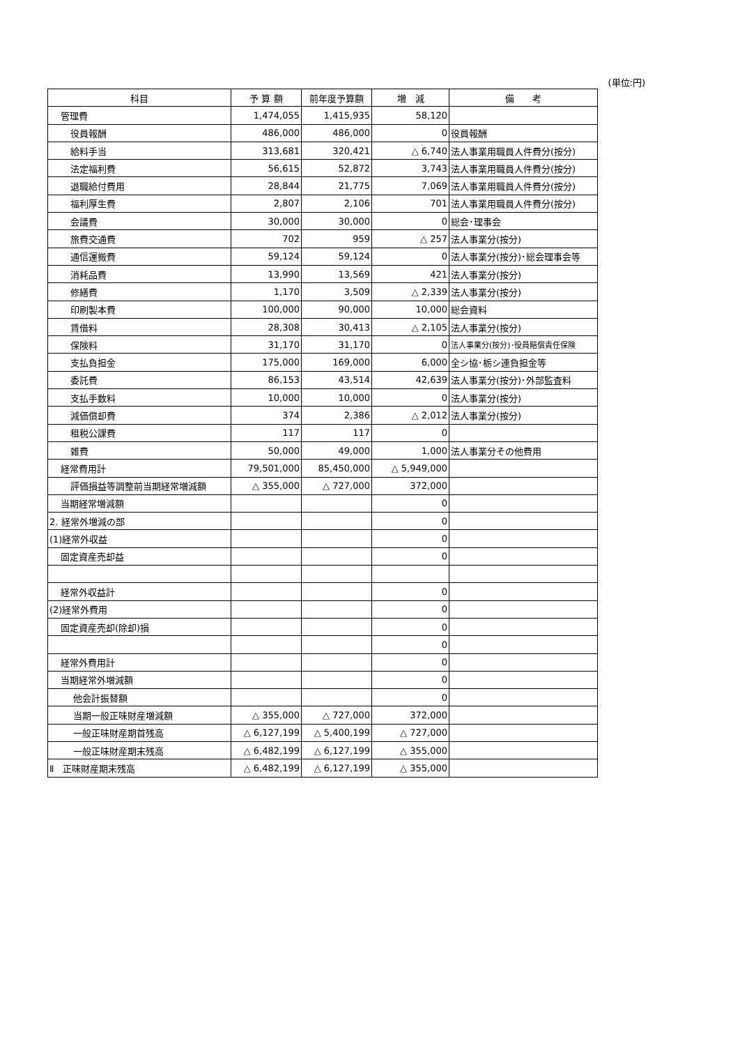(単位:円)
| 科目 | 予 算 額 | 前年度予算額 | 増 減 | 備 考 |
| --- | --- | --- | --- | --- |
| 管理費 | 1,474,055 | 1,415,935 | 58,120 | |
| 役員報酬 | 486,000 | 486,000 | 0 | 役員報酬 |
| 給料手当 | 313,681 | 320,421 | △ 6,740 | 法人事業用職員人件費分(按分) |
| 法定福利費 | 56,615 | 52,872 | 3,743 | 法人事業用職員人件費分(按分) |
| 退職給付費用 | 28,844 | 21,775 | 7,069 | 法人事業用職員人件費分(按分) |
| 福利厚生費 | 2,807 | 2,106 | 701 | 法人事業用職員人件費分(按分) |
| 会議費 | 30,000 | 30,000 | 0 | 総会･理事会 |
| 旅費交通費 | 702 | 959 | △ 257 | 法人事業分(按分) |
| 通信運搬費 | 59,124 | 59,124 | 0 | 法人事業分(按分)･総会理事会等 |
| 消耗品費 | 13,990 | 13,569 | 421 | 法人事業分(按分) |
| 修繕費 | 1,170 | 3,509 | △ 2,339 | 法人事業分(按分) |
| 印刷製本費 | 100,000 | 90,000 | 10,000 | 総会資料 |
| 賃借料 | 28,308 | 30,413 | △ 2,105 | 法人事業分(按分) |
| 保険料 | 31,170 | 31,170 | 0 | 法人事業分(按分)･役員賠償責任保険 |
| 支払負担金 | 175,000 | 169,000 | 6,000 | 全シ協･栃シ連負担金等 |
| 委託費 | 86,153 | 43,514 | 42,639 | 法人事業分(按分)･外部監査料 |
| 支払手数料 | 10,000 | 10,000 | 0 | 法人事業分(按分) |
| 減価償却費 | 374 | 2,386 | △ 2,012 | 法人事業分(按分) |
| 租税公課費 | 117 | 117 | 0 | |
| 雑費 | 50,000 | 49,000 | 1,000 | 法人事業分その他費用 |
| 経常費用計 | 79,501,000 | 85,450,000 | △ 5,949,000 | |
| 評価損益等調整前当期経常増減額 | △ 355,000 | △ 727,000 | 372,000 | |
| 当期経常増減額 | | | 0 | |
| 2. 経常外増減の部 | | | 0 | |
| (1)経常外収益 | | | 0 | |
| 固定資産売却益 | | | 0 | |
| 経常外収益計 | | | 0 | |
| (2)経常外費用 | | | 0 | |
| 固定資産売却(除却)損 | | | 0 | |
| | | | 0 | |
| 経常外費用計 | | | 0 | |
| 当期経常外増減額 | | | 0 | |
| 他会計振替額 | | | 0 | |
| 当期一般正味財産増減額 | △ 355,000 | △ 727,000 | 372,000 | |
| 一般正味財産期首残高 | △ 6,127,199 | △ 5,400,199 | △ 727,000 | |
| 一般正味財産期末残高 | △ 6,482,199 | △ 6,127,199 | △ 355,000 | |
| Ⅱ 正味財産期末残高 | △ 6,482,199 | △ 6,127,199 | △ 355,000 | |